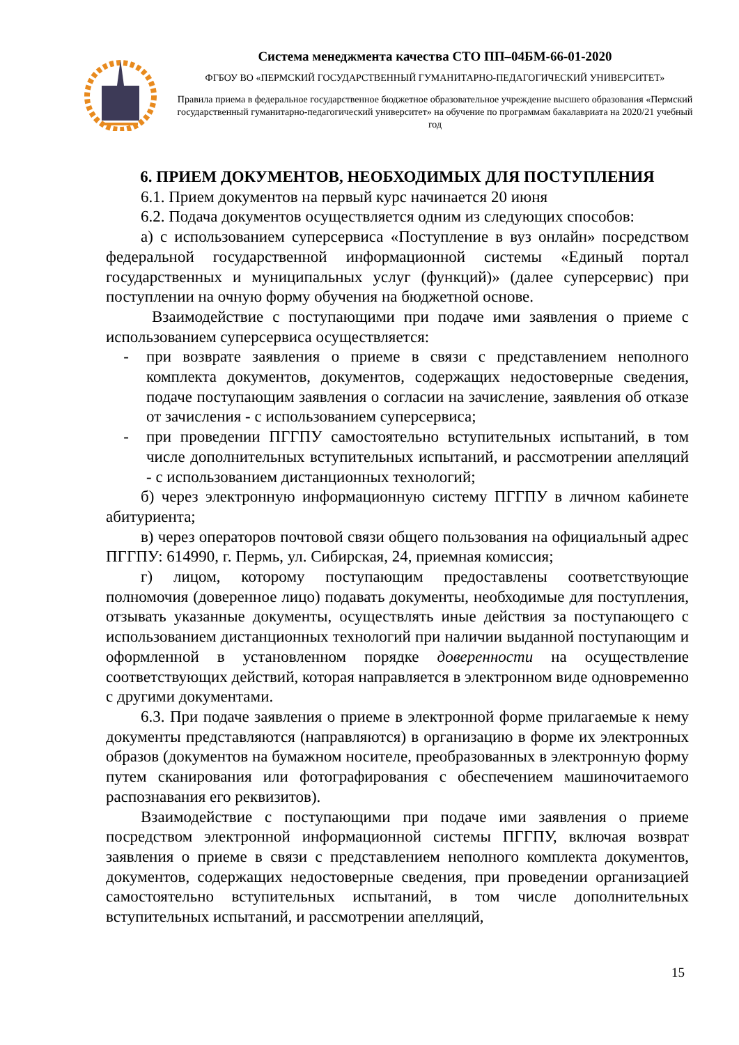Система менеджмента качества СТО ПП–04БМ-66-01-2020
ФГБОУ ВО «ПЕРМСКИЙ ГОСУДАРСТВЕННЫЙ ГУМАНИТАРНО-ПЕДАГОГИЧЕСКИЙ УНИВЕРСИТЕТ»
Правила приема в федеральное государственное бюджетное образовательное учреждение высшего образования «Пермский государственный гуманитарно-педагогический университет» на обучение по программам бакалавриата на 2020/21 учебный год
6. ПРИЕМ ДОКУМЕНТОВ, НЕОБХОДИМЫХ ДЛЯ ПОСТУПЛЕНИЯ
6.1. Прием документов на первый курс начинается 20 июня
6.2. Подача документов осуществляется одним из следующих способов:
а) с использованием суперсервиса «Поступление в вуз онлайн» посредством федеральной государственной информационной системы «Единый портал государственных и муниципальных услуг (функций)» (далее суперсервис) при поступлении на очную форму обучения на бюджетной основе.
Взаимодействие с поступающими при подаче ими заявления о приеме с использованием суперсервиса осуществляется:
- при возврате заявления о приеме в связи с представлением неполного комплекта документов, документов, содержащих недостоверные сведения, подаче поступающим заявления о согласии на зачисление, заявления об отказе от зачисления - с использованием суперсервиса;
- при проведении ПГГПУ самостоятельно вступительных испытаний, в том числе дополнительных вступительных испытаний, и рассмотрении апелляций - с использованием дистанционных технологий;
б) через электронную информационную систему ПГГПУ в личном кабинете абитуриента;
в) через операторов почтовой связи общего пользования на официальный адрес ПГГПУ: 614990, г. Пермь, ул. Сибирская, 24, приемная комиссия;
г) лицом, которому поступающим предоставлены соответствующие полномочия (доверенное лицо) подавать документы, необходимые для поступления, отзывать указанные документы, осуществлять иные действия за поступающего с использованием дистанционных технологий при наличии выданной поступающим и оформленной в установленном порядке доверенности на осуществление соответствующих действий, которая направляется в электронном виде одновременно с другими документами.
6.3. При подаче заявления о приеме в электронной форме прилагаемые к нему документы представляются (направляются) в организацию в форме их электронных образов (документов на бумажном носителе, преобразованных в электронную форму путем сканирования или фотографирования с обеспечением машиночитаемого распознавания его реквизитов).
Взаимодействие с поступающими при подаче ими заявления о приеме посредством электронной информационной системы ПГГПУ, включая возврат заявления о приеме в связи с представлением неполного комплекта документов, документов, содержащих недостоверные сведения, при проведении организацией самостоятельно вступительных испытаний, в том числе дополнительных вступительных испытаний, и рассмотрении апелляций,
15